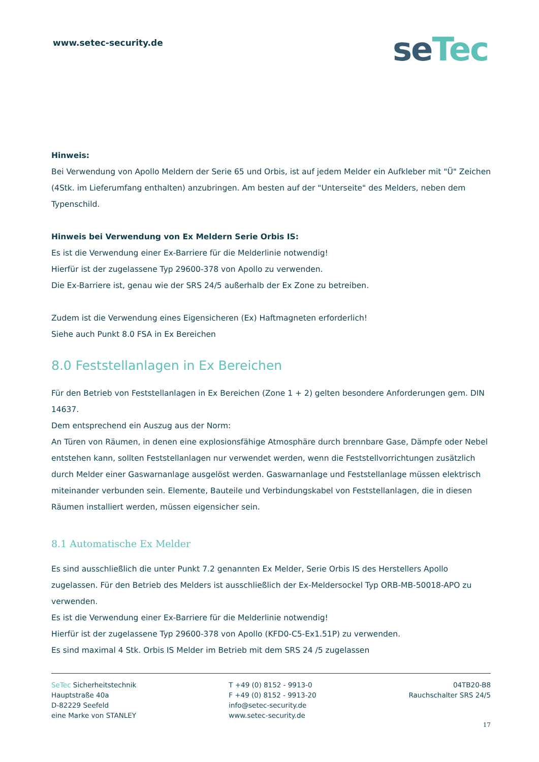www.setec-security.de
seTec
Hinweis:
Bei Verwendung von Apollo Meldern der Serie 65 und Orbis, ist auf jedem Melder ein Aufkleber mit "Ü" Zeichen (4Stk. im Lieferumfang enthalten) anzubringen. Am besten auf der "Unterseite" des Melders, neben dem Typenschild.
Hinweis bei Verwendung von Ex Meldern Serie Orbis IS:
Es ist die Verwendung einer Ex-Barriere für die Melderlinie notwendig!
Hierfür ist der zugelassene Typ 29600-378 von Apollo zu verwenden.
Die Ex-Barriere ist, genau wie der SRS 24/5 außerhalb der Ex Zone zu betreiben.
Zudem ist die Verwendung eines Eigensicheren (Ex) Haftmagneten erforderlich!
Siehe auch Punkt 8.0 FSA in Ex Bereichen
8.0 Feststellanlagen in Ex Bereichen
Für den Betrieb von Feststellanlagen in Ex Bereichen (Zone 1 + 2) gelten besondere Anforderungen gem. DIN 14637.
Dem entsprechend ein Auszug aus der Norm:
An Türen von Räumen, in denen eine explosionsfähige Atmosphäre durch brennbare Gase, Dämpfe oder Nebel entstehen kann, sollten Feststellanlagen nur verwendet werden, wenn die Feststellvorrichtungen zusätzlich durch Melder einer Gaswarnanlage ausgelöst werden. Gaswarnanlage und Feststellanlage müssen elektrisch miteinander verbunden sein. Elemente, Bauteile und Verbindungskabel von Feststellanlagen, die in diesen Räumen installiert werden, müssen eigensicher sein.
8.1 Automatische Ex Melder
Es sind ausschließlich die unter Punkt 7.2 genannten Ex Melder, Serie Orbis IS des Herstellers Apollo zugelassen. Für den Betrieb des Melders ist ausschließlich der Ex-Meldersockel Typ ORB-MB-50018-APO zu verwenden.
Es ist die Verwendung einer Ex-Barriere für die Melderlinie notwendig!
Hierfür ist der zugelassene Typ 29600-378 von Apollo (KFD0-C5-Ex1.51P) zu verwenden.
Es sind maximal 4 Stk. Orbis IS Melder im Betrieb mit dem SRS 24 /5 zugelassen
SeTec Sicherheitstechnik
Hauptstraße 40a
D-82229 Seefeld
eine Marke von STANLEY
T +49 (0) 8152 - 9913-0
F +49 (0) 8152 - 9913-20
info@setec-security.de
www.setec-security.de
04TB20-B8
Rauchschalter SRS 24/5
17